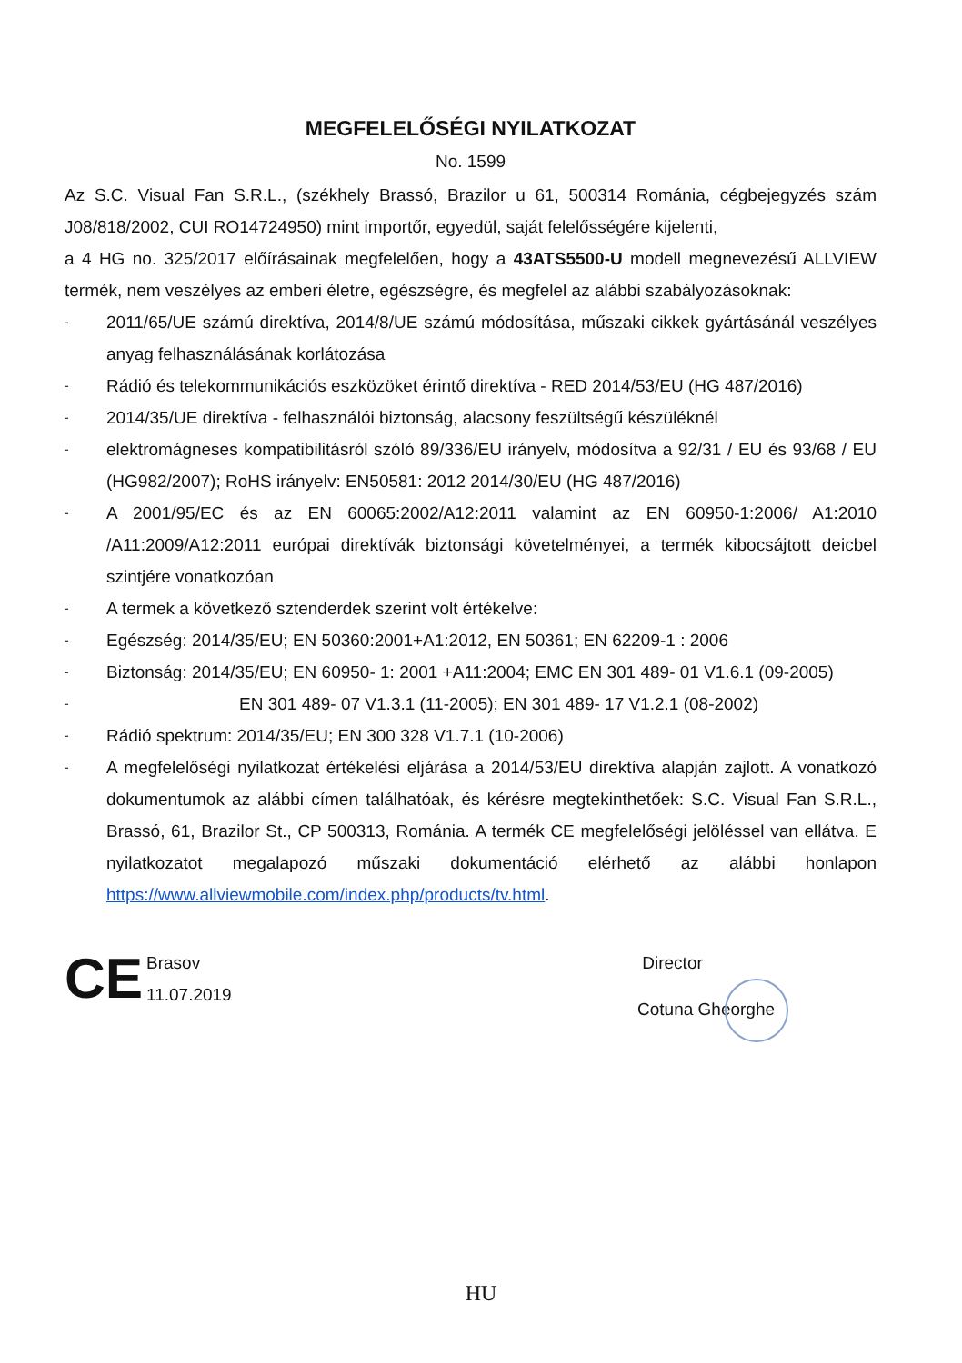MEGFELELŐSÉGI NYILATKOZAT
No. 1599
Az S.C. Visual Fan S.R.L., (székhely Brassó, Brazilor u 61, 500314 Románia, cégbejegyzés szám J08/818/2002, CUI RO14724950) mint importőr, egyedül, saját felelősségére kijelenti,
a 4 HG no. 325/2017 előírásainak megfelelően, hogy a 43ATS5500-U modell megnevezésű ALLVIEW termék, nem veszélyes az emberi életre, egészségre, és megfelel az alábbi szabályozásoknak:
- 2011/65/UE számú direktíva, 2014/8/UE számú módosítása, műszaki cikkek gyártásánál veszélyes anyag felhasználásának korlátozása
- Rádió és telekommunikációs eszközöket érintő direktíva - RED 2014/53/EU (HG 487/2016)
- 2014/35/UE direktíva - felhasználói biztonság, alacsony feszültségű készüléknél
- elektromágneses kompatibilitásról szóló 89/336/EU irányelv, módosítva a 92/31 / EU és 93/68 / EU (HG982/2007); RoHS irányelv: EN50581: 2012 2014/30/EU (HG 487/2016)
- A 2001/95/EC és az EN 60065:2002/A12:2011 valamint az EN 60950-1:2006/ A1:2010 /A11:2009/A12:2011 európai direktívák biztonsági követelményei, a termék kibocsájtott deicbel szintjére vonatkozóan
- A termek a következő sztenderdek szerint volt értékelve:
- Egészség: 2014/35/EU; EN 50360:2001+A1:2012, EN 50361; EN 62209-1 : 2006
- Biztonság: 2014/35/EU; EN 60950- 1: 2001 +A11:2004; EMC EN 301 489- 01 V1.6.1 (09-2005)
- EN 301 489- 07 V1.3.1 (11-2005); EN 301 489- 17 V1.2.1 (08-2002)
- Rádió spektrum: 2014/35/EU; EN 300 328 V1.7.1 (10-2006)
- A megfelelőségi nyilatkozat értékelési eljárása a 2014/53/EU direktíva alapján zajlott. A vonatkozó dokumentumok az alábbi címen találhatóak, és kérésre megtekinthetőek: S.C. Visual Fan S.R.L., Brassó, 61, Brazilor St., CP 500313, Románia. A termék CE megfelelőségi jelöléssel van ellátva. E nyilatkozatot megalapozó műszaki dokumentáció elérhető az alábbi honlapon https://www.allviewmobile.com/index.php/products/tv.html.
CE
Brasov
11.07.2019
Director
Cotuna Gheorghe
HU